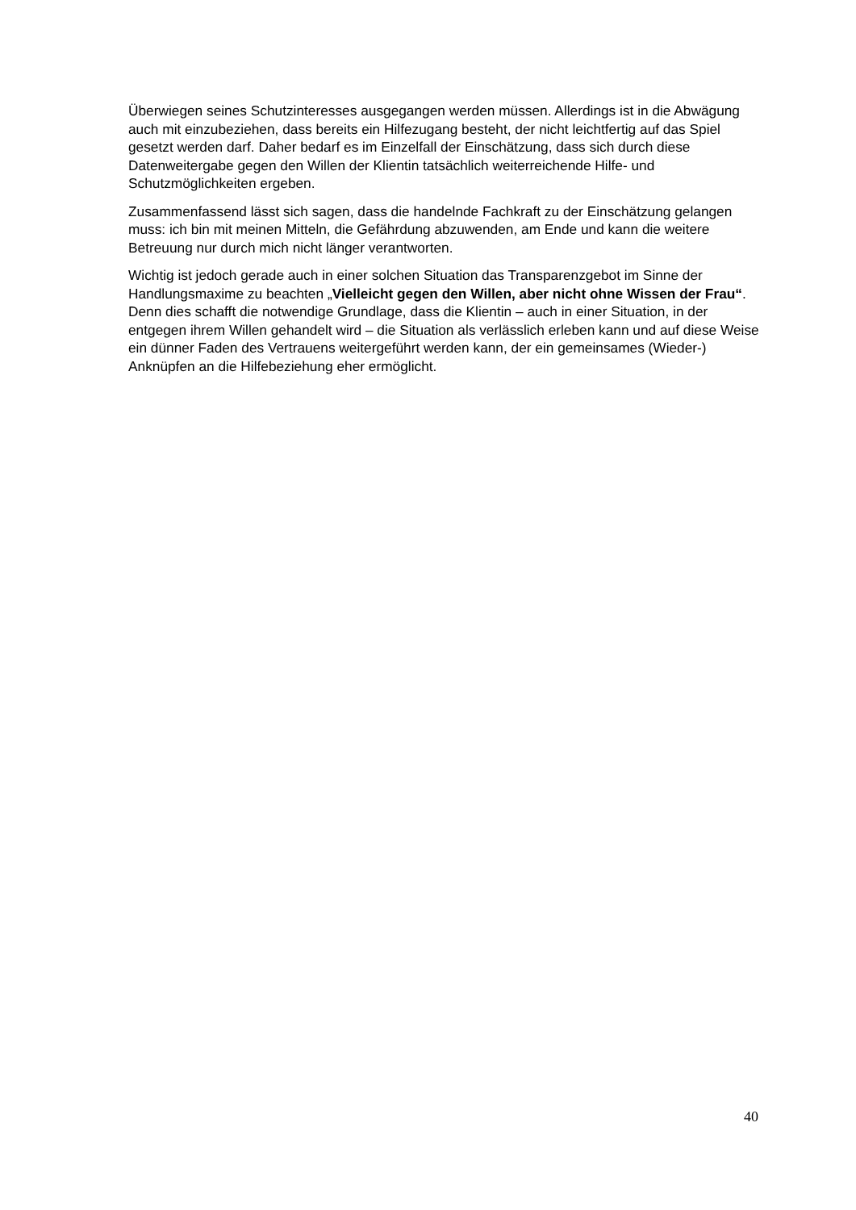Überwiegen seines Schutzinteresses ausgegangen werden müssen. Allerdings ist in die Abwägung auch mit einzubeziehen, dass bereits ein Hilfezugang besteht, der nicht leichtfertig auf das Spiel gesetzt werden darf. Daher bedarf es im Einzelfall der Einschätzung, dass sich durch diese Datenweitergabe gegen den Willen der Klientin tatsächlich weiterreichende Hilfe- und Schutzmöglichkeiten ergeben.
Zusammenfassend lässt sich sagen, dass die handelnde Fachkraft zu der Einschätzung gelangen muss: ich bin mit meinen Mitteln, die Gefährdung abzuwenden, am Ende und kann die weitere Betreuung nur durch mich nicht länger verantworten.
Wichtig ist jedoch gerade auch in einer solchen Situation das Transparenzgebot im Sinne der Handlungsmaxime zu beachten „Vielleicht gegen den Willen, aber nicht ohne Wissen der Frau“. Denn dies schafft die notwendige Grundlage, dass die Klientin – auch in einer Situation, in der entgegen ihrem Willen gehandelt wird – die Situation als verlässlich erleben kann und auf diese Weise ein dünner Faden des Vertrauens weitergeführt werden kann, der ein gemeinsames (Wieder-) Anknüpfen an die Hilfebeziehung eher ermöglicht.
40